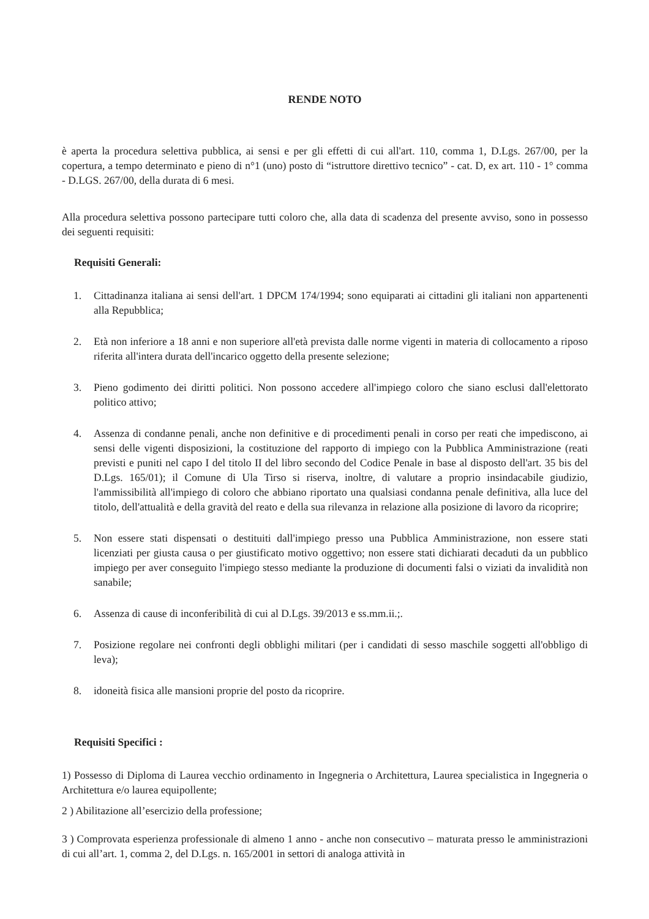RENDE NOTO
è aperta la procedura selettiva pubblica, ai sensi e per gli effetti di cui all'art. 110, comma 1, D.Lgs. 267/00, per la copertura, a tempo determinato e pieno di n°1 (uno) posto di “istruttore direttivo tecnico” - cat. D, ex art. 110 - 1° comma - D.LGS. 267/00, della durata di 6 mesi.
Alla procedura selettiva possono partecipare tutti coloro che, alla data di scadenza del presente avviso, sono in possesso dei seguenti requisiti:
Requisiti Generali:
1. Cittadinanza italiana ai sensi dell'art. 1 DPCM 174/1994; sono equiparati ai cittadini gli italiani non appartenenti alla Repubblica;
2. Età non inferiore a 18 anni e non superiore all'età prevista dalle norme vigenti in materia di collocamento a riposo riferita all'intera durata dell'incarico oggetto della presente selezione;
3. Pieno godimento dei diritti politici. Non possono accedere all'impiego coloro che siano esclusi dall'elettorato politico attivo;
4. Assenza di condanne penali, anche non definitive e di procedimenti penali in corso per reati che impediscono, ai sensi delle vigenti disposizioni, la costituzione del rapporto di impiego con la Pubblica Amministrazione (reati previsti e puniti nel capo I del titolo II del libro secondo del Codice Penale in base al disposto dell'art. 35 bis del D.Lgs. 165/01); il Comune di Ula Tirso si riserva, inoltre, di valutare a proprio insindacabile giudizio, l'ammissibilità all'impiego di coloro che abbiano riportato una qualsiasi condanna penale definitiva, alla luce del titolo, dell'attualità e della gravità del reato e della sua rilevanza in relazione alla posizione di lavoro da ricoprire;
5. Non essere stati dispensati o destituiti dall'impiego presso una Pubblica Amministrazione, non essere stati licenziati per giusta causa o per giustificato motivo oggettivo; non essere stati dichiarati decaduti da un pubblico impiego per aver conseguito l'impiego stesso mediante la produzione di documenti falsi o viziati da invalidità non sanabile;
6. Assenza di cause di inconferibilità di cui al D.Lgs. 39/2013 e ss.mm.ii.;.
7. Posizione regolare nei confronti degli obblighi militari (per i candidati di sesso maschile soggetti all'obbligo di leva);
8. idoneità fisica alle mansioni proprie del posto da ricoprire.
Requisiti Specifici :
1) Possesso di Diploma di Laurea vecchio ordinamento in Ingegneria o Architettura, Laurea specialistica in Ingegneria o Architettura e/o laurea equipollente;
2 ) Abilitazione all’esercizio della professione;
3 ) Comprovata esperienza professionale di almeno 1 anno - anche non consecutivo – maturata presso le amministrazioni di cui all’art. 1, comma 2, del D.Lgs. n. 165/2001 in settori di analoga attività in